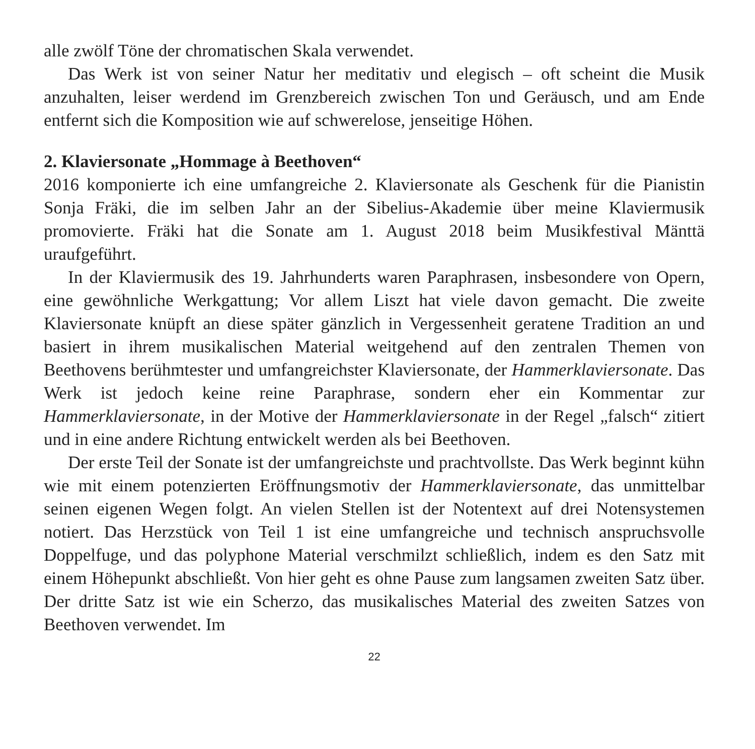alle zwölf Töne der chromatischen Skala verwendet.
Das Werk ist von seiner Natur her meditativ und elegisch – oft scheint die Musik anzuhalten, leiser werdend im Grenzbereich zwischen Ton und Geräusch, und am Ende entfernt sich die Komposition wie auf schwerelose, jenseitige Höhen.
2. Klaviersonate „Hommage à Beethoven“
2016 komponierte ich eine umfangreiche 2. Klaviersonate als Geschenk für die Pianistin Sonja Fräki, die im selben Jahr an der Sibelius-Akademie über meine Klaviermusik promovierte. Fräki hat die Sonate am 1. August 2018 beim Musikfestival Mänttä uraufgeführt.
In der Klaviermusik des 19. Jahrhunderts waren Paraphrasen, insbesondere von Opern, eine gewöhnliche Werkgattung; Vor allem Liszt hat viele davon gemacht. Die zweite Klaviersonate knüpft an diese später gänzlich in Vergessenheit geratene Tradition an und basiert in ihrem musikalischen Material weitgehend auf den zentralen Themen von Beethovens berühmtester und umfangreichster Klaviersonate, der Hammerklaviersonate. Das Werk ist jedoch keine reine Paraphrase, sondern eher ein Kommentar zur Hammerklaviersonate, in der Motive der Hammerklaviersonate in der Regel „falsch“ zitiert und in eine andere Richtung entwickelt werden als bei Beethoven.
Der erste Teil der Sonate ist der umfangreichste und prachtvollste. Das Werk beginnt kühn wie mit einem potenzierten Eröffnungsmotiv der Hammerklaviersonate, das unmittelbar seinen eigenen Wegen folgt. An vielen Stellen ist der Notentext auf drei Notensystemen notiert. Das Herzstück von Teil 1 ist eine umfangreiche und technisch anspruchsvolle Doppelfuge, und das polyphone Material verschmilzt schließlich, indem es den Satz mit einem Höhepunkt abschließt. Von hier geht es ohne Pause zum langsamen zweiten Satz über. Der dritte Satz ist wie ein Scherzo, das musikalisches Material des zweiten Satzes von Beethoven verwendet. Im
22